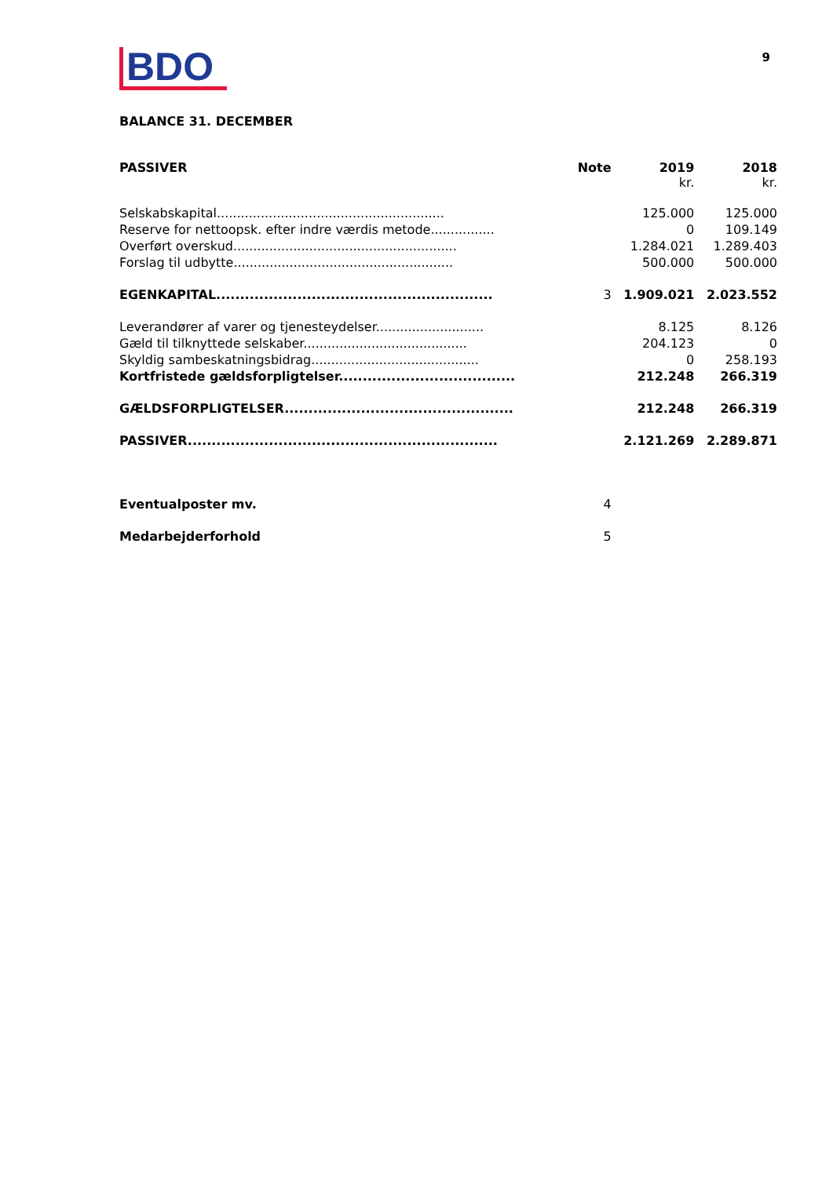BDO
9
BALANCE 31. DECEMBER
| PASSIVER | Note | 2019 kr. | 2018 kr. |
| --- | --- | --- | --- |
| Selskabskapital......................................................... | | 125.000 | 125.000 |
| Reserve for nettoopsk. efter indre værdis metode................ | | 0 | 109.149 |
| Overført overskud........................................................ | | 1.284.021 | 1.289.403 |
| Forslag til udbytte....................................................... | | 500.000 | 500.000 |
| EGENKAPITAL.......................................................... | 3 | 1.909.021 | 2.023.552 |
| Leverandører af varer og tjenesteydelser........................... | | 8.125 | 8.126 |
| Gæld til tilknyttede selskaber......................................... | | 204.123 | 0 |
| Skyldig sambeskatningsbidrag.......................................... | | 0 | 258.193 |
| Kortfristede gældsforpligtelser..................................... | | 212.248 | 266.319 |
| GÆLDSFORPLIGTELSER................................................ | | 212.248 | 266.319 |
| PASSIVER................................................................. | | 2.121.269 | 2.289.871 |
| Eventualposter mv. | 4 | | |
| Medarbejderforhold | 5 | | |